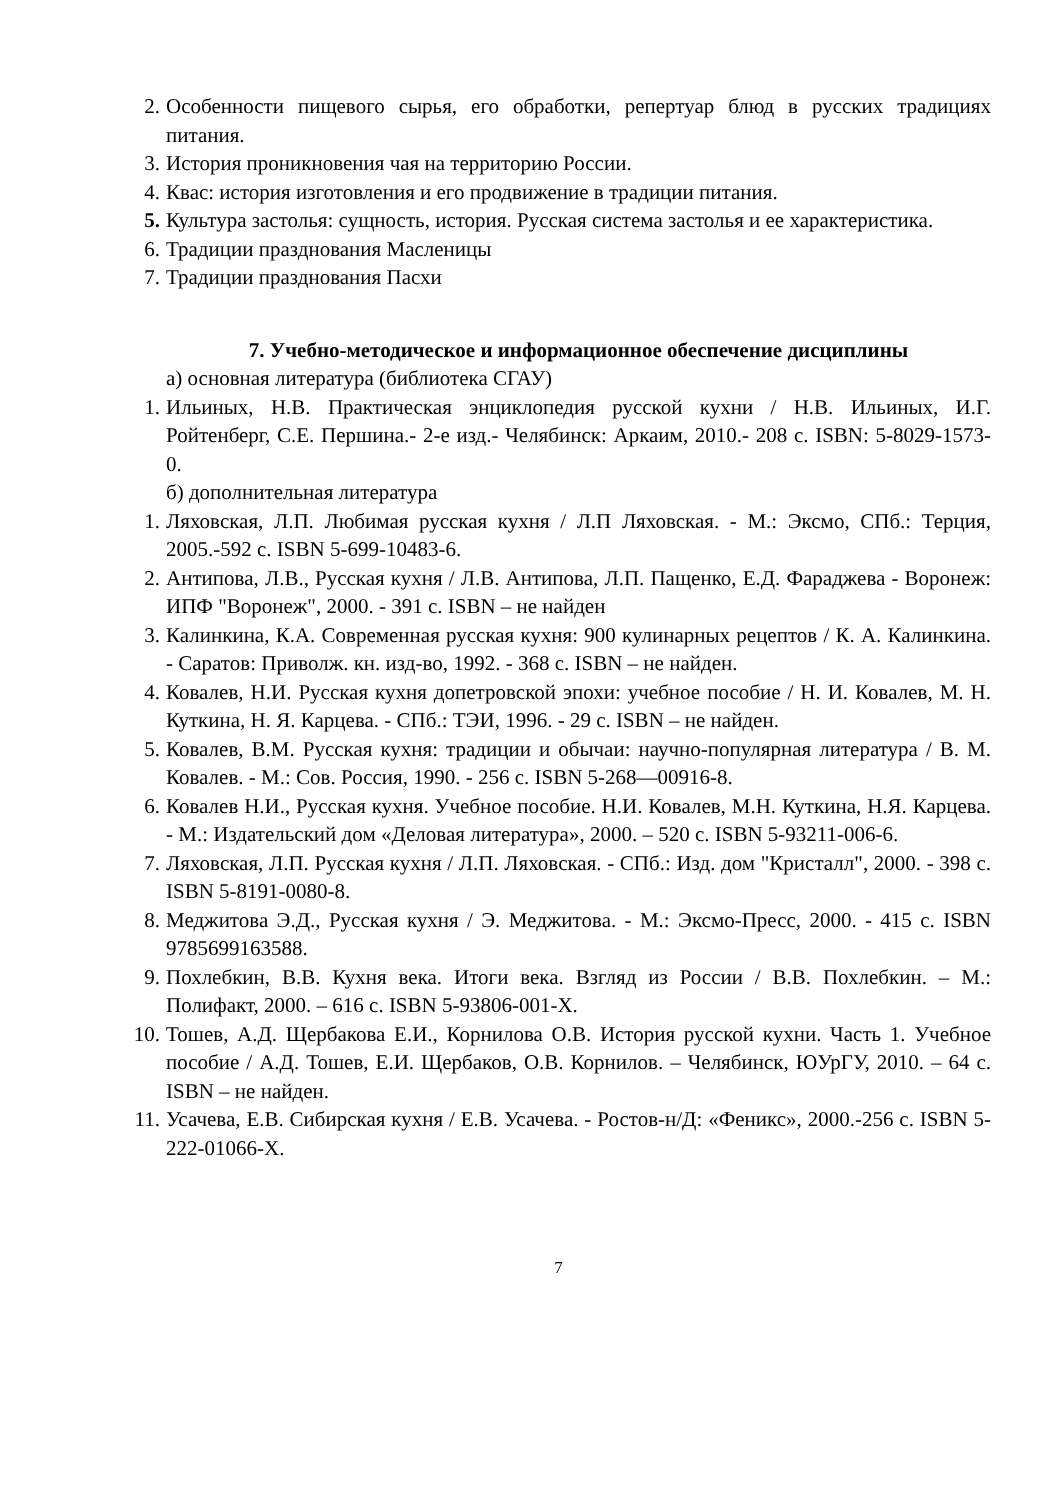2. Особенности пищевого сырья, его обработки, репертуар блюд в русских традициях питания.
3. История проникновения чая на территорию России.
4. Квас: история изготовления и его продвижение в традиции питания.
5. Культура застолья: сущность, история. Русская система застолья и ее характеристика.
6. Традиции празднования Масленицы
7. Традиции празднования Пасхи
7. Учебно-методическое и информационное обеспечение дисциплины
а) основная литература (библиотека СГАУ)
1. Ильиных, Н.В. Практическая энциклопедия русской кухни / Н.В. Ильиных, И.Г. Ройтенберг, С.Е. Першина.- 2-е изд.- Челябинск: Аркаим, 2010.- 208 с. ISBN: 5-8029-1573-0.
б) дополнительная литература
1. Ляховская, Л.П. Любимая русская кухня / Л.П Ляховская. - М.: Эксмо, СПб.: Терция, 2005.-592 с. ISBN 5-699-10483-6.
2. Антипова, Л.В., Русская кухня / Л.В. Антипова, Л.П. Пащенко, Е.Д. Фараджева - Воронеж: ИПФ "Воронеж", 2000. - 391 с. ISBN – не найден
3. Калинкина, К.А. Современная русская кухня: 900 кулинарных рецептов / К. А. Калинкина. - Саратов: Приволж. кн. изд-во, 1992. - 368 с. ISBN – не найден.
4. Ковалев, Н.И. Русская кухня допетровской эпохи: учебное пособие / Н. И. Ковалев, М. Н. Куткина, Н. Я. Карцева. - СПб.: ТЭИ, 1996. - 29 с. ISBN – не найден.
5. Ковалев, В.М. Русская кухня: традиции и обычаи: научно-популярная литература / В. М. Ковалев. - М.: Сов. Россия, 1990. - 256 с. ISBN 5-268—00916-8.
6. Ковалев Н.И., Русская кухня. Учебное пособие. Н.И. Ковалев, М.Н. Куткина, Н.Я. Карцева. - М.: Издательский дом «Деловая литература», 2000. – 520 с. ISBN 5-93211-006-6.
7. Ляховская, Л.П. Русская кухня / Л.П. Ляховская. - СПб.: Изд. дом "Кристалл", 2000. - 398 с. ISBN 5-8191-0080-8.
8. Меджитова Э.Д., Русская кухня / Э. Меджитова. - М.: Эксмо-Пресс, 2000. - 415 с. ISBN 9785699163588.
9. Похлебкин, В.В. Кухня века. Итоги века. Взгляд из России / В.В. Похлебкин. – М.: Полифакт, 2000. – 616 с. ISBN 5-93806-001-X.
10. Тошев, А.Д. Щербакова Е.И., Корнилова О.В. История русской кухни. Часть 1. Учебное пособие / А.Д. Тошев, Е.И. Щербаков, О.В. Корнилов. – Челябинск, ЮУрГУ, 2010. – 64 с. ISBN – не найден.
11. Усачева, Е.В. Сибирская кухня / Е.В. Усачева. - Ростов-н/Д: «Феникс», 2000.-256 с. ISBN 5-222-01066-X.
7